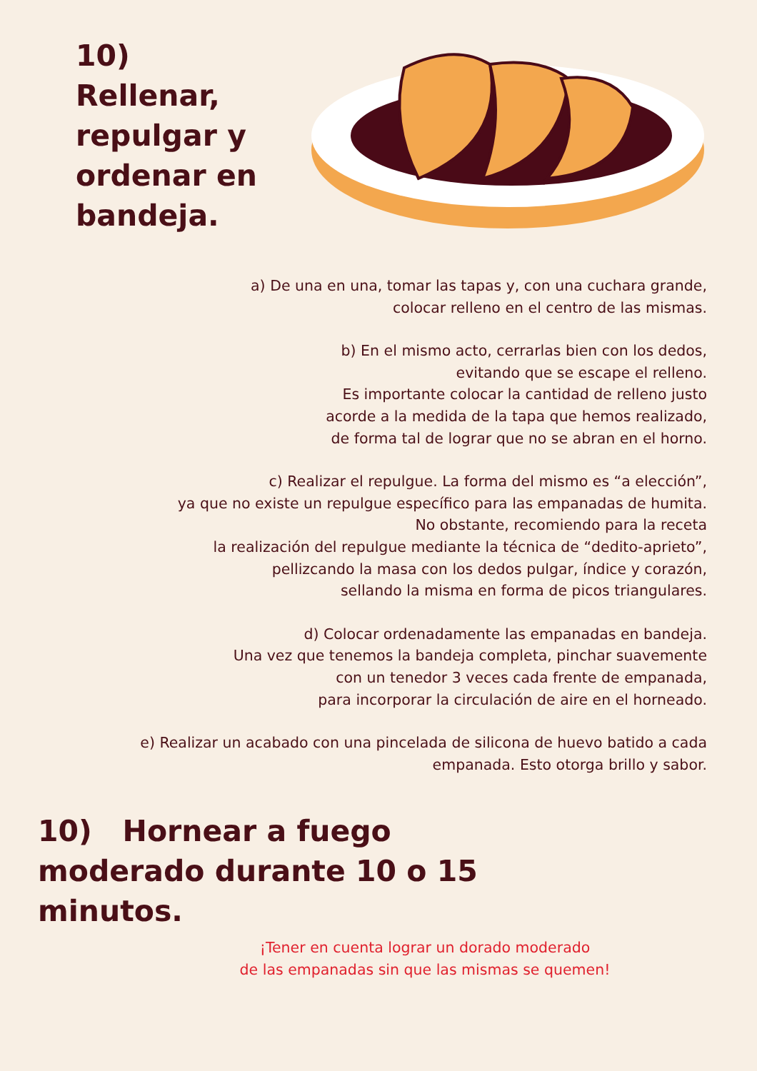10) Rellenar, repulgar y ordenar en bandeja.
a) De una en una, tomar las tapas y, con una cuchara grande,
colocar relleno en el centro de las mismas.
b) En el mismo acto, cerrarlas bien con los dedos,
evitando que se escape el relleno.
Es importante colocar la cantidad de relleno justo
acorde a la medida de la tapa que hemos realizado,
de forma tal de lograr que no se abran en el horno.
c) Realizar el repulgue. La forma del mismo es “a elección”,
ya que no existe un repulgue específico para las empanadas de humita.
No obstante, recomiendo para la receta
la realización del repulgue mediante la técnica de “dedito-aprieto”,
pellizcando la masa con los dedos pulgar, índice y corazón,
sellando la misma en forma de picos triangulares.
d) Colocar ordenadamente las empanadas en bandeja.
Una vez que tenemos la bandeja completa, pinchar suavemente
con un tenedor 3 veces cada frente de empanada,
para incorporar la circulación de aire en el horneado.
e) Realizar un acabado con una pincelada de silicona de huevo batido a cada
empanada. Esto otorga brillo y sabor.
10) Hornear a fuego moderado durante 10 o 15 minutos.
¡Tener en cuenta lograr un dorado moderado
de las empanadas sin que las mismas se quemen!